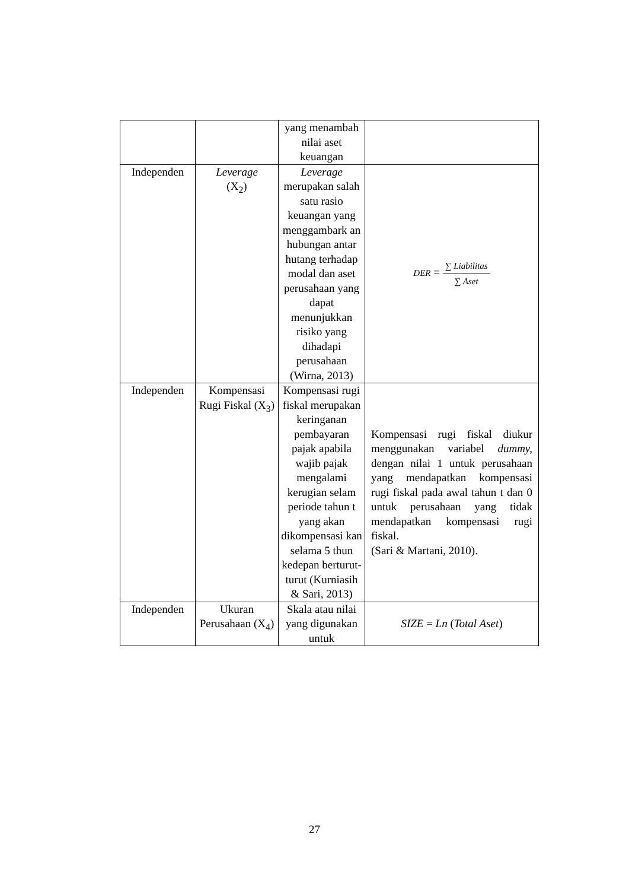| | | yang menambah nilai aset keuangan | |
| Independen | Leverage (X<sub>2</sub>) | Leverage merupakan salah satu rasio keuangan yang menggambark an hubungan antar hutang terhadap modal dan aset perusahaan yang dapat menunjukkan risiko yang dihadapi perusahaan (Wirna, 2013) | DER = ∑ Liabilitas ∑ Aset |
| Independen | Kompensasi Rugi Fiskal (X<sub>3</sub>) | Kompensasi rugi fiskal merupakan keringanan pembayaran pajak apabila wajib pajak mengalami kerugian selam periode tahun t yang akan dikompensasi kan selama 5 thun kedepan berturut-turut (Kurniasih & Sari, 2013) | Kompensasi rugi fiskal diukur menggunakan variabel dummy, dengan nilai 1 untuk perusahaan yang mendapatkan kompensasi rugi fiskal pada awal tahun t dan 0 untuk perusahaan yang tidak mendapatkan kompensasi rugi fiskal. (Sari & Martani, 2010). |
| Independen | Ukuran Perusahaan (X<sub>4</sub>) | Skala atau nilai yang digunakan untuk | SIZE = Ln ( Total Aset ) |
27